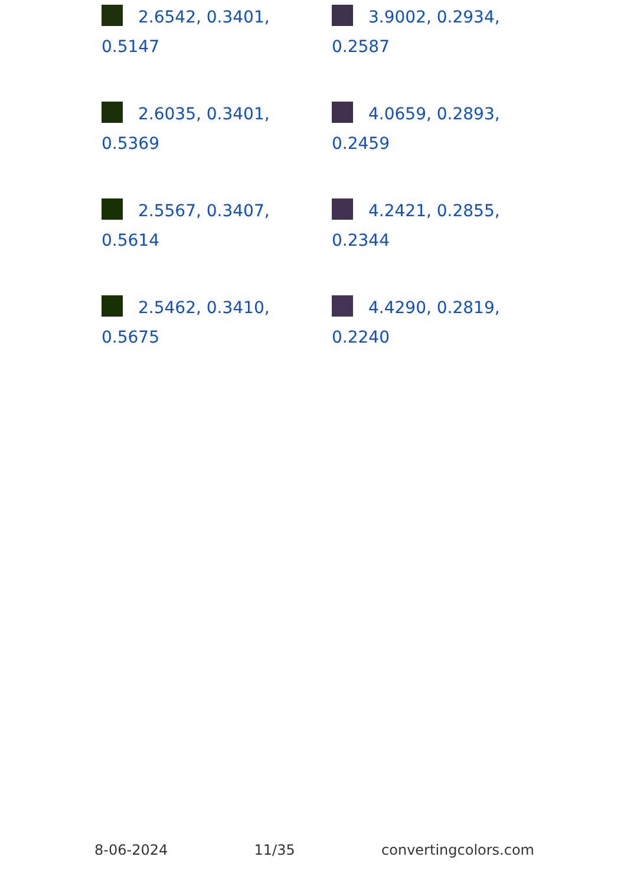2.6542, 0.3401, 0.5147
3.9002, 0.2934, 0.2587
2.6035, 0.3401, 0.5369
4.0659, 0.2893, 0.2459
2.5567, 0.3407, 0.5614
4.2421, 0.2855, 0.2344
2.5462, 0.3410, 0.5675
4.4290, 0.2819, 0.2240
8-06-2024 11/35 convertingcolors.com